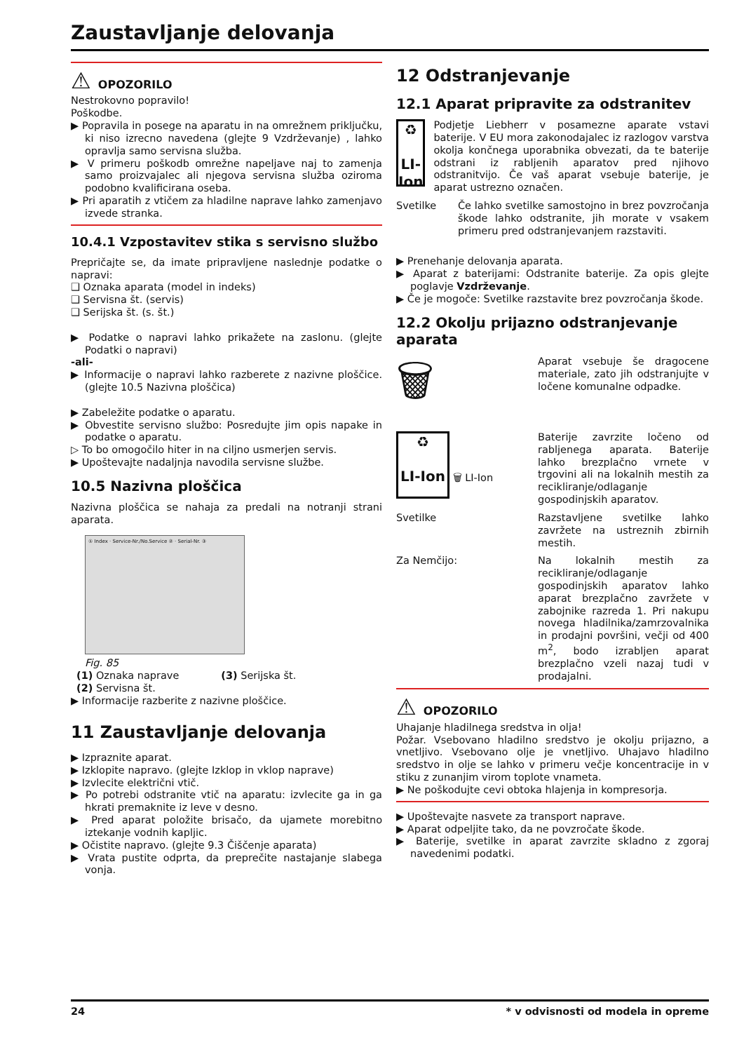Zaustavljanje delovanja
⚠ OPOZORILO
Nestrokovno popravilo!
Poškodbe.
▶ Popravila in posege na aparatu in na omrežnem priključku, ki niso izrecno navedena (glejte 9 Vzdrževanje) , lahko opravlja samo servisna služba.
▶ V primeru poškodb omrežne napeljave naj to zamenja samo proizvajalec ali njegova servisna služba oziroma podobno kvalificirana oseba.
▶ Pri aparatih z vtičem za hladilne naprave lahko zamenjavo izvede stranka.
10.4.1 Vzpostavitev stika s servisno službo
Prepričajte se, da imate pripravljene naslednje podatke o napravi:
❑ Oznaka aparata (model in indeks)
❑ Servisna št. (servis)
❑ Serijska št. (s. št.)
▶ Podatke o napravi lahko prikažete na zaslonu. (glejte Podatki o napravi)
-ali-
▶ Informacije o napravi lahko razberete z nazivne ploščice. (glejte 10.5 Nazivna ploščica)
▶ Zabeležite podatke o aparatu.
▶ Obvestite servisno službo: Posredujte jim opis napake in podatke o aparatu.
▷ To bo omogočilo hiter in na ciljno usmerjen servis.
▶ Upoštevajte nadaljnja navodila servisne službe.
10.5 Nazivna ploščica
Nazivna ploščica se nahaja za predali na notranji strani aparata.
① Index · Service-Nr./No.Service ② · Serial-Nr. ③
Fig. 85
(1) Oznaka naprave (3) Serijska št.
(2) Servisna št.
▶ Informacije razberite z nazivne ploščice.
11 Zaustavljanje delovanja
▶ Izpraznite aparat.
▶ Izklopite napravo. (glejte Izklop in vklop naprave)
▶ Izvlecite električni vtič.
▶ Po potrebi odstranite vtič na aparatu: izvlecite ga in ga hkrati premaknite iz leve v desno.
▶ Pred aparat položite brisačo, da ujamete morebitno iztekanje vodnih kapljic.
▶ Očistite napravo. (glejte 9.3 Čiščenje aparata)
▶ Vrata pustite odprta, da preprečite nastajanje slabega vonja.
12 Odstranjevanje
12.1 Aparat pripravite za odstranitev
♻
LI-Ion
Podjetje Liebherr v posamezne aparate vstavi baterije. V EU mora zakonodajalec iz razlogov varstva okolja končnega uporabnika obvezati, da te baterije odstrani iz rabljenih aparatov pred njihovo odstranitvijo. Če vaš aparat vsebuje baterije, je aparat ustrezno označen.
Svetilke Če lahko svetilke samostojno in brez povzročanja škode lahko odstranite, jih morate v vsakem primeru pred odstranjevanjem razstaviti.
▶ Prenehanje delovanja aparata.
▶ Aparat z baterijami: Odstranite baterije. Za opis glejte poglavje Vzdrževanje.
▶ Če je mogoče: Svetilke razstavite brez povzročanja škode.
12.2 Okolju prijazno odstranjevanje aparata
🗑
Aparat vsebuje še dragocene materiale, zato jih odstranjujte v ločene komunalne odpadke.
♻
LI-Ion
🗑 LI-Ion
Baterije zavrzite ločeno od rabljenega aparata. Baterije lahko brezplačno vrnete v trgovini ali na lokalnih mestih za recikliranje/odlaganje gospodinjskih aparatov.
Svetilke Razstavljene svetilke lahko zavržete na ustreznih zbirnih mestih.
Za Nemčijo: Na lokalnih mestih za recikliranje/odlaganje gospodinjskih aparatov lahko aparat brezplačno zavržete v zabojnike razreda 1. Pri nakupu novega hladilnika/zamrzovalnika in prodajni površini, večji od 400 m<sup>2</sup>, bodo izrabljen aparat brezplačno vzeli nazaj tudi v prodajalni.
⚠ OPOZORILO
Uhajanje hladilnega sredstva in olja!
Požar. Vsebovano hladilno sredstvo je okolju prijazno, a vnetljivo. Vsebovano olje je vnetljivo. Uhajavo hladilno sredstvo in olje se lahko v primeru večje koncentracije in v stiku z zunanjim virom toplote vnameta.
▶ Ne poškodujte cevi obtoka hlajenja in kompresorja.
▶ Upoštevajte nasvete za transport naprave.
▶ Aparat odpeljite tako, da ne povzročate škode.
▶ Baterije, svetilke in aparat zavrzite skladno z zgoraj navedenimi podatki.
24 * v odvisnosti od modela in opreme